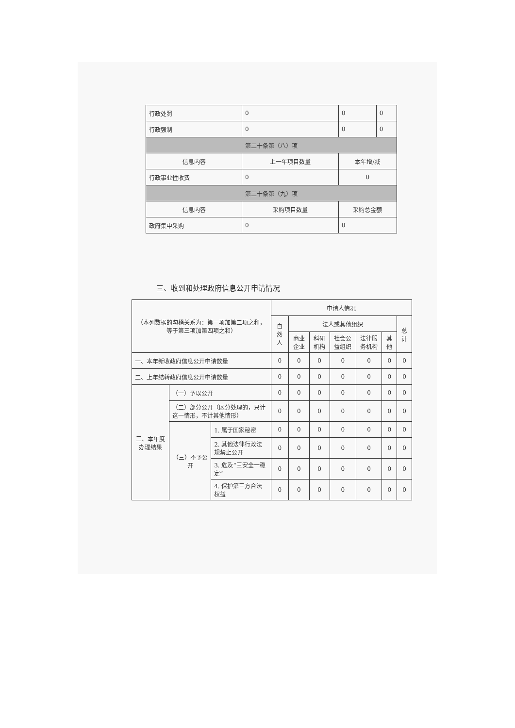| 行政处罚 | 0 | 0 | 0 |
| 行政强制 | 0 | 0 | 0 |
| 第二十条第（八）项 | | | |
| 信息内容 | 上一年项目数量 | 本年增/减 | |
| 行政事业性收费 | 0 | 0 | |
| 第二十条第（九）项 | | | |
| 信息内容 | 采购项目数量 | 采购总金额 | |
| 政府集中采购 | 0 | 0 | |
三、收到和处理政府信息公开申请情况
| （本列数据的勾稽关系为：第一项加第二项之和，等于第三项加第四项之和） | | | 申请人情况 | | | | | | |
| | | | 自然人 | 法人或其他组织 | | | | | 总计 |
| | | | | 商业企业 | 科研机构 | 社会公益组织 | 法律服务机构 | 其他 | |
| 一、本年新收政府信息公开申请数量 | | | 0 | 0 | 0 | 0 | 0 | 0 | 0 |
| 二、上年结转政府信息公开申请数量 | | | 0 | 0 | 0 | 0 | 0 | 0 | 0 |
| 三、本年度办理结果 | （一）予以公开 | | 0 | 0 | 0 | 0 | 0 | 0 | 0 |
| | （二）部分公开（区分处理的，只计这一情形，不计其他情形） | | 0 | 0 | 0 | 0 | 0 | 0 | 0 |
| | （三）不予公开 | 1. 属于国家秘密 | 0 | 0 | 0 | 0 | 0 | 0 | 0 |
| | | 2. 其他法律行政法规禁止公开 | 0 | 0 | 0 | 0 | 0 | 0 | 0 |
| | | 3. 危及“三安全一稳定” | 0 | 0 | 0 | 0 | 0 | 0 | 0 |
| | | 4. 保护第三方合法权益 | 0 | 0 | 0 | 0 | 0 | 0 | 0 |